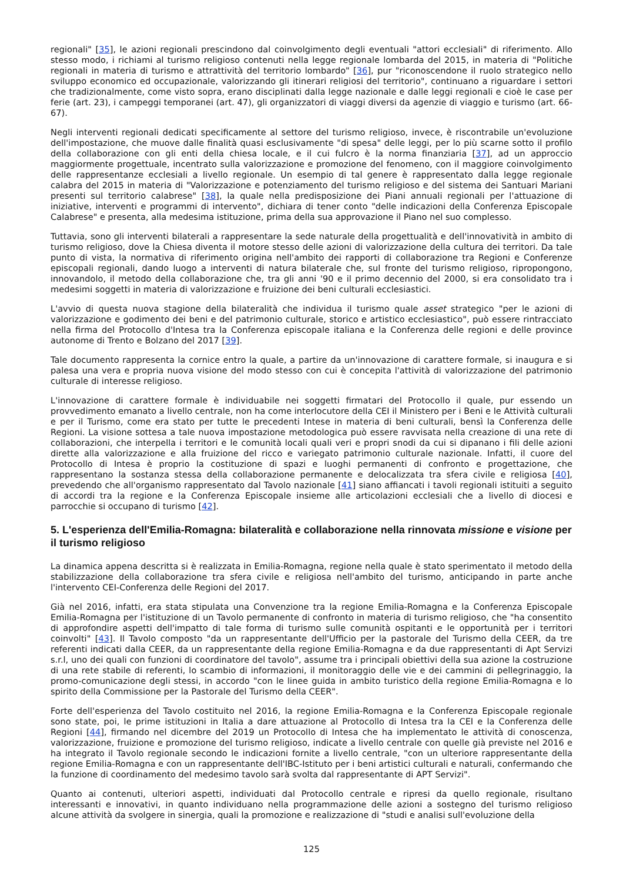regionali" [35], le azioni regionali prescindono dal coinvolgimento degli eventuali "attori ecclesiali" di riferimento. Allo stesso modo, i richiami al turismo religioso contenuti nella legge regionale lombarda del 2015, in materia di "Politiche regionali in materia di turismo e attrattività del territorio lombardo" [36], pur "riconoscendone il ruolo strategico nello sviluppo economico ed occupazionale, valorizzando gli itinerari religiosi del territorio", continuano a riguardare i settori che tradizionalmente, come visto sopra, erano disciplinati dalla legge nazionale e dalle leggi regionali e cioè le case per ferie (art. 23), i campeggi temporanei (art. 47), gli organizzatori di viaggi diversi da agenzie di viaggio e turismo (art. 66-67).
Negli interventi regionali dedicati specificamente al settore del turismo religioso, invece, è riscontrabile un'evoluzione dell'impostazione, che muove dalle finalità quasi esclusivamente "di spesa" delle leggi, per lo più scarne sotto il profilo della collaborazione con gli enti della chiesa locale, e il cui fulcro è la norma finanziaria [37], ad un approccio maggiormente progettuale, incentrato sulla valorizzazione e promozione del fenomeno, con il maggiore coinvolgimento delle rappresentanze ecclesiali a livello regionale. Un esempio di tal genere è rappresentato dalla legge regionale calabra del 2015 in materia di "Valorizzazione e potenziamento del turismo religioso e del sistema dei Santuari Mariani presenti sul territorio calabrese" [38], la quale nella predisposizione dei Piani annuali regionali per l'attuazione di iniziative, interventi e programmi di intervento", dichiara di tener conto "delle indicazioni della Conferenza Episcopale Calabrese" e presenta, alla medesima istituzione, prima della sua approvazione il Piano nel suo complesso.
Tuttavia, sono gli interventi bilaterali a rappresentare la sede naturale della progettualità e dell'innovatività in ambito di turismo religioso, dove la Chiesa diventa il motore stesso delle azioni di valorizzazione della cultura dei territori. Da tale punto di vista, la normativa di riferimento origina nell'ambito dei rapporti di collaborazione tra Regioni e Conferenze episcopali regionali, dando luogo a interventi di natura bilaterale che, sul fronte del turismo religioso, ripropongono, innovandolo, il metodo della collaborazione che, tra gli anni '90 e il primo decennio del 2000, si era consolidato tra i medesimi soggetti in materia di valorizzazione e fruizione dei beni culturali ecclesiastici.
L'avvio di questa nuova stagione della bilateralità che individua il turismo quale asset strategico "per le azioni di valorizzazione e godimento dei beni e del patrimonio culturale, storico e artistico ecclesiastico", può essere rintracciato nella firma del Protocollo d'Intesa tra la Conferenza episcopale italiana e la Conferenza delle regioni e delle province autonome di Trento e Bolzano del 2017 [39].
Tale documento rappresenta la cornice entro la quale, a partire da un'innovazione di carattere formale, si inaugura e si palesa una vera e propria nuova visione del modo stesso con cui è concepita l'attività di valorizzazione del patrimonio culturale di interesse religioso.
L'innovazione di carattere formale è individuabile nei soggetti firmatari del Protocollo il quale, pur essendo un provvedimento emanato a livello centrale, non ha come interlocutore della CEI il Ministero per i Beni e le Attività culturali e per il Turismo, come era stato per tutte le precedenti Intese in materia di beni culturali, bensì la Conferenza delle Regioni. La visione sottesa a tale nuova impostazione metodologica può essere ravvisata nella creazione di una rete di collaborazioni, che interpella i territori e le comunità locali quali veri e propri snodi da cui si dipanano i fili delle azioni dirette alla valorizzazione e alla fruizione del ricco e variegato patrimonio culturale nazionale. Infatti, il cuore del Protocollo di Intesa è proprio la costituzione di spazi e luoghi permanenti di confronto e progettazione, che rappresentano la sostanza stessa della collaborazione permanente e delocalizzata tra sfera civile e religiosa [40], prevedendo che all'organismo rappresentato dal Tavolo nazionale [41] siano affiancati i tavoli regionali istituiti a seguito di accordi tra la regione e la Conferenza Episcopale insieme alle articolazioni ecclesiali che a livello di diocesi e parrocchie si occupano di turismo [42].
5. L'esperienza dell'Emilia-Romagna: bilateralità e collaborazione nella rinnovata missione e visione per il turismo religioso
La dinamica appena descritta si è realizzata in Emilia-Romagna, regione nella quale è stato sperimentato il metodo della stabilizzazione della collaborazione tra sfera civile e religiosa nell'ambito del turismo, anticipando in parte anche l'intervento CEI-Conferenza delle Regioni del 2017.
Già nel 2016, infatti, era stata stipulata una Convenzione tra la regione Emilia-Romagna e la Conferenza Episcopale Emilia-Romagna per l'istituzione di un Tavolo permanente di confronto in materia di turismo religioso, che "ha consentito di approfondire aspetti dell'impatto di tale forma di turismo sulle comunità ospitanti e le opportunità per i territori coinvolti" [43]. Il Tavolo composto "da un rappresentante dell'Ufficio per la pastorale del Turismo della CEER, da tre referenti indicati dalla CEER, da un rappresentante della regione Emilia-Romagna e da due rappresentanti di Apt Servizi s.r.l, uno dei quali con funzioni di coordinatore del tavolo", assume tra i principali obiettivi della sua azione la costruzione di una rete stabile di referenti, lo scambio di informazioni, il monitoraggio delle vie e dei cammini di pellegrinaggio, la promo-comunicazione degli stessi, in accordo "con le linee guida in ambito turistico della regione Emilia-Romagna e lo spirito della Commissione per la Pastorale del Turismo della CEER".
Forte dell'esperienza del Tavolo costituito nel 2016, la regione Emilia-Romagna e la Conferenza Episcopale regionale sono state, poi, le prime istituzioni in Italia a dare attuazione al Protocollo di Intesa tra la CEI e la Conferenza delle Regioni [44], firmando nel dicembre del 2019 un Protocollo di Intesa che ha implementato le attività di conoscenza, valorizzazione, fruizione e promozione del turismo religioso, indicate a livello centrale con quelle già previste nel 2016 e ha integrato il Tavolo regionale secondo le indicazioni fornite a livello centrale, "con un ulteriore rappresentante della regione Emilia-Romagna e con un rappresentante dell'IBC-Istituto per i beni artistici culturali e naturali, confermando che la funzione di coordinamento del medesimo tavolo sarà svolta dal rappresentante di APT Servizi".
Quanto ai contenuti, ulteriori aspetti, individuati dal Protocollo centrale e ripresi da quello regionale, risultano interessanti e innovativi, in quanto individuano nella programmazione delle azioni a sostegno del turismo religioso alcune attività da svolgere in sinergia, quali la promozione e realizzazione di "studi e analisi sull'evoluzione della
125